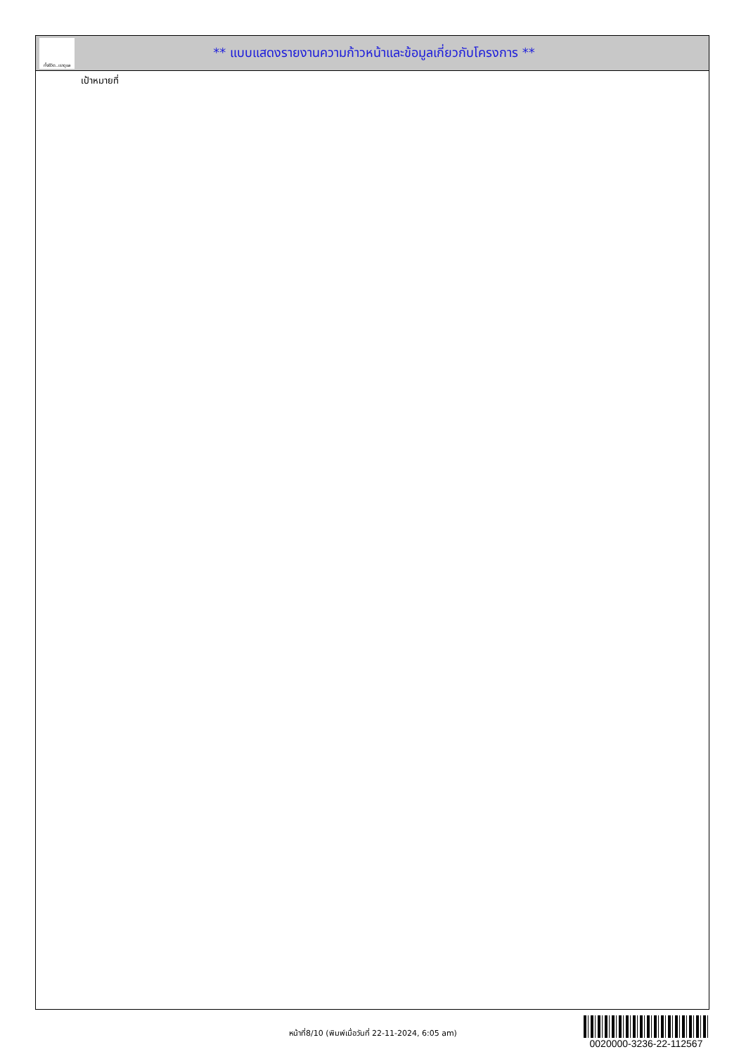ทั้งชีวิต..เราดูแล
** แบบแสดงรายงานความก้าวหน้าและข้อมูลเกี่ยวกับโครงการ **
เป้าหมายที่
หน้าที่8/10 (พิมพ์เมื่อวันที่ 22-11-2024, 6:05 am)
0020000-3236-22-112567